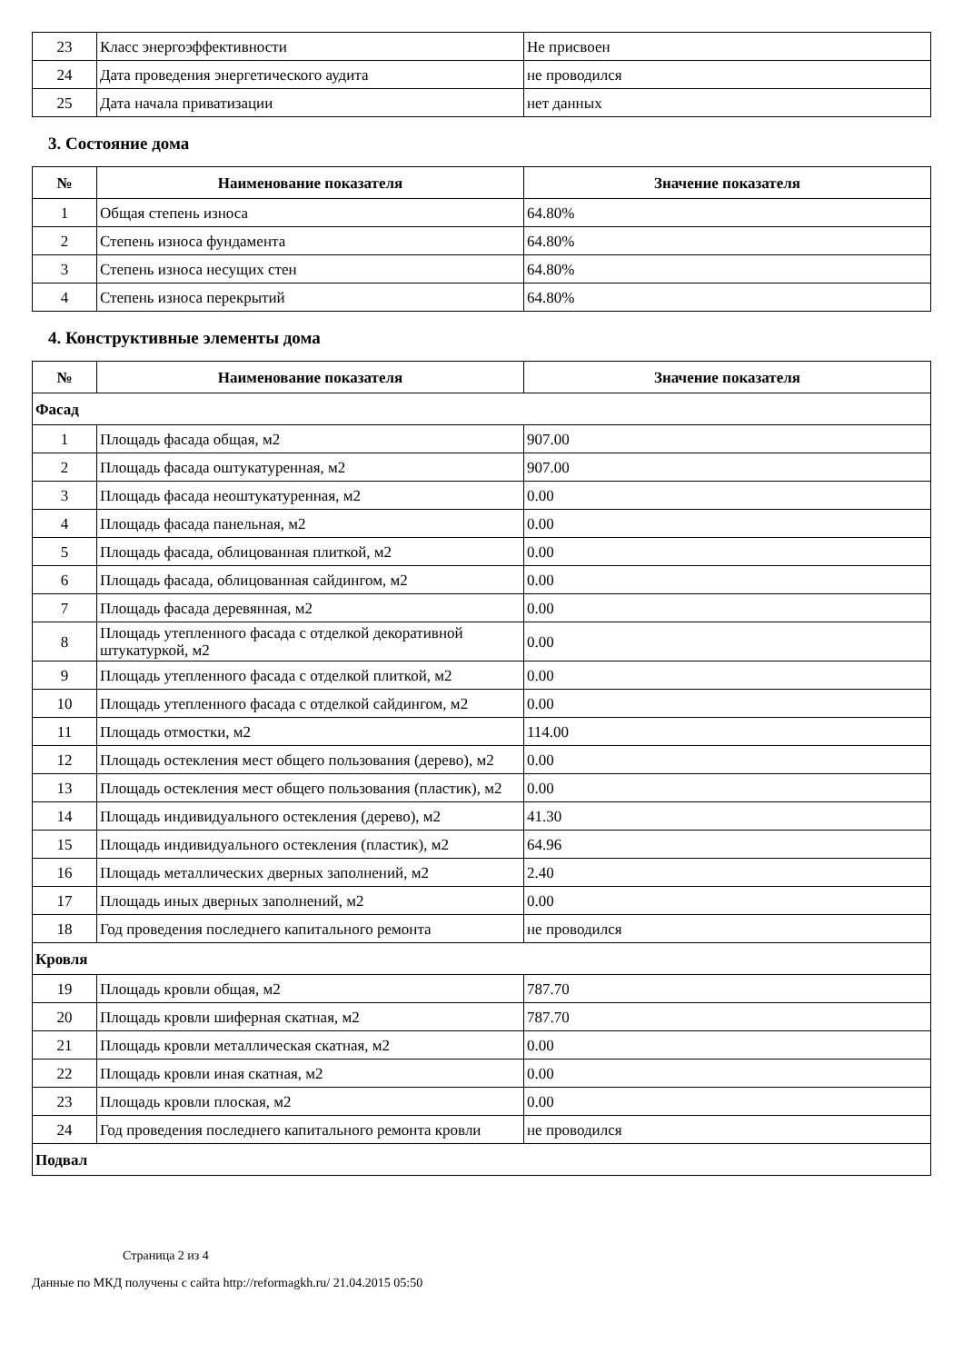| 23 | Класс энергоэффективности | Не присвоен |
| 24 | Дата проведения энергетического аудита | не проводился |
| 25 | Дата начала приватизации | нет данных |
3. Состояние дома
| № | Наименование показателя | Значение показателя |
| --- | --- | --- |
| 1 | Общая степень износа | 64.80% |
| 2 | Степень износа фундамента | 64.80% |
| 3 | Степень износа несущих стен | 64.80% |
| 4 | Степень износа перекрытий | 64.80% |
4. Конструктивные элементы дома
| № | Наименование показателя | Значение показателя |
| --- | --- | --- |
| Фасад | | |
| 1 | Площадь фасада общая, м2 | 907.00 |
| 2 | Площадь фасада оштукатуренная, м2 | 907.00 |
| 3 | Площадь фасада неоштукатуренная, м2 | 0.00 |
| 4 | Площадь фасада панельная, м2 | 0.00 |
| 5 | Площадь фасада, облицованная плиткой, м2 | 0.00 |
| 6 | Площадь фасада, облицованная сайдингом, м2 | 0.00 |
| 7 | Площадь фасада деревянная, м2 | 0.00 |
| 8 | Площадь утепленного фасада с отделкой декоративной штукатуркой, м2 | 0.00 |
| 9 | Площадь утепленного фасада с отделкой плиткой, м2 | 0.00 |
| 10 | Площадь утепленного фасада с отделкой сайдингом, м2 | 0.00 |
| 11 | Площадь отмостки, м2 | 114.00 |
| 12 | Площадь остекления мест общего пользования (дерево), м2 | 0.00 |
| 13 | Площадь остекления мест общего пользования (пластик), м2 | 0.00 |
| 14 | Площадь индивидуального остекления (дерево), м2 | 41.30 |
| 15 | Площадь индивидуального остекления (пластик), м2 | 64.96 |
| 16 | Площадь металлических дверных заполнений, м2 | 2.40 |
| 17 | Площадь иных дверных заполнений, м2 | 0.00 |
| 18 | Год проведения последнего капитального ремонта | не проводился |
| Кровля | | |
| 19 | Площадь кровли общая, м2 | 787.70 |
| 20 | Площадь кровли шиферная скатная, м2 | 787.70 |
| 21 | Площадь кровли металлическая скатная, м2 | 0.00 |
| 22 | Площадь кровли иная скатная, м2 | 0.00 |
| 23 | Площадь кровли плоская, м2 | 0.00 |
| 24 | Год проведения последнего капитального ремонта кровли | не проводился |
| Подвал | | |
Страница 2 из 4
Данные по МКД получены с сайта http://reformagkh.ru/ 21.04.2015 05:50